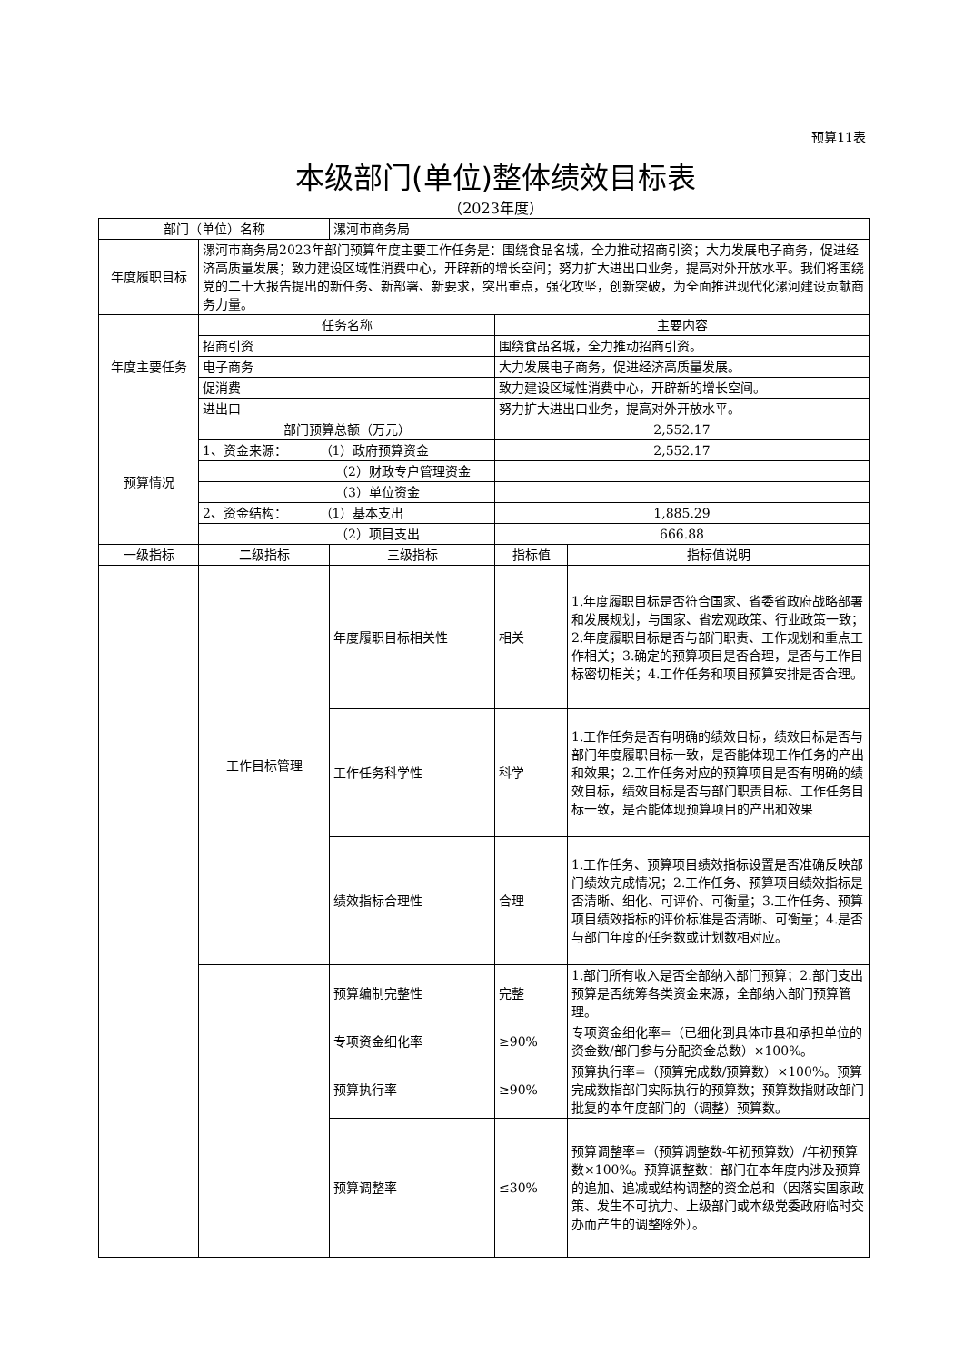预算11表
本级部门(单位)整体绩效目标表
（2023年度）
| 部门（单位）名称 | | 漯河市商务局 | | |
| 年度履职目标 | 漯河市商务局2023年部门预算年度主要工作任务是：围绕食品名城，全力推动招商引资；大力发展电子商务，促进经济高质量发展；致力建设区域性消费中心，开辟新的增长空间；努力扩大进出口业务，提高对外开放水平。我们将围绕党的二十大报告提出的新任务、新部署、新要求，突出重点，强化攻坚，创新突破，为全面推进现代化漯河建设贡献商务力量。 | | | |
| 年度主要任务 | 任务名称 | | 主要内容 | |
| | 招商引资 | | 围绕食品名城，全力推动招商引资。 | |
| | 电子商务 | | 大力发展电子商务，促进经济高质量发展。 | |
| | 促消费 | | 致力建设区域性消费中心，开辟新的增长空间。 | |
| | 进出口 | | 努力扩大进出口业务，提高对外开放水平。 | |
| 预算情况 | 部门预算总额（万元） | | 2,552.17 | |
| | 1、资金来源： （1）政府预算资金 | | 2,552.17 | |
| | （2）财政专户管理资金 | | | |
| | （3）单位资金 | | | |
| | 2、资金结构： （1）基本支出 | | 1,885.29 | |
| | （2）项目支出 | | 666.88 | |
| 一级指标 | 二级指标 | 三级指标 | 指标值 | 指标值说明 |
| | 工作目标管理 | 年度履职目标相关性 | 相关 | 1.年度履职目标是否符合国家、省委省政府战略部署和发展规划，与国家、省宏观政策、行业政策一致；2.年度履职目标是否与部门职责、工作规划和重点工作相关；3.确定的预算项目是否合理，是否与工作目标密切相关；4.工作任务和项目预算安排是否合理。 |
| | | 工作任务科学性 | 科学 | 1.工作任务是否有明确的绩效目标，绩效目标是否与部门年度履职目标一致，是否能体现工作任务的产出和效果；2.工作任务对应的预算项目是否有明确的绩效目标，绩效目标是否与部门职责目标、工作任务目标一致，是否能体现预算项目的产出和效果 |
| | | 绩效指标合理性 | 合理 | 1.工作任务、预算项目绩效指标设置是否准确反映部门绩效完成情况；2.工作任务、预算项目绩效指标是否清晰、细化、可评价、可衡量；3.工作任务、预算项目绩效指标的评价标准是否清晰、可衡量；4.是否与部门年度的任务数或计划数相对应。 |
| | | 预算编制完整性 | 完整 | 1.部门所有收入是否全部纳入部门预算；2.部门支出预算是否统筹各类资金来源，全部纳入部门预算管理。 |
| | | 专项资金细化率 | ≥90% | 专项资金细化率=（已细化到具体市县和承担单位的资金数/部门参与分配资金总数）×100%。 |
| | | 预算执行率 | ≥90% | 预算执行率=（预算完成数/预算数）×100%。预算完成数指部门实际执行的预算数；预算数指财政部门批复的本年度部门的（调整）预算数。 |
| | | 预算调整率 | ≤30% | 预算调整率=（预算调整数-年初预算数）/年初预算数×100%。预算调整数：部门在本年度内涉及预算的追加、追减或结构调整的资金总和（因落实国家政策、发生不可抗力、上级部门或本级党委政府临时交办而产生的调整除外）。 |